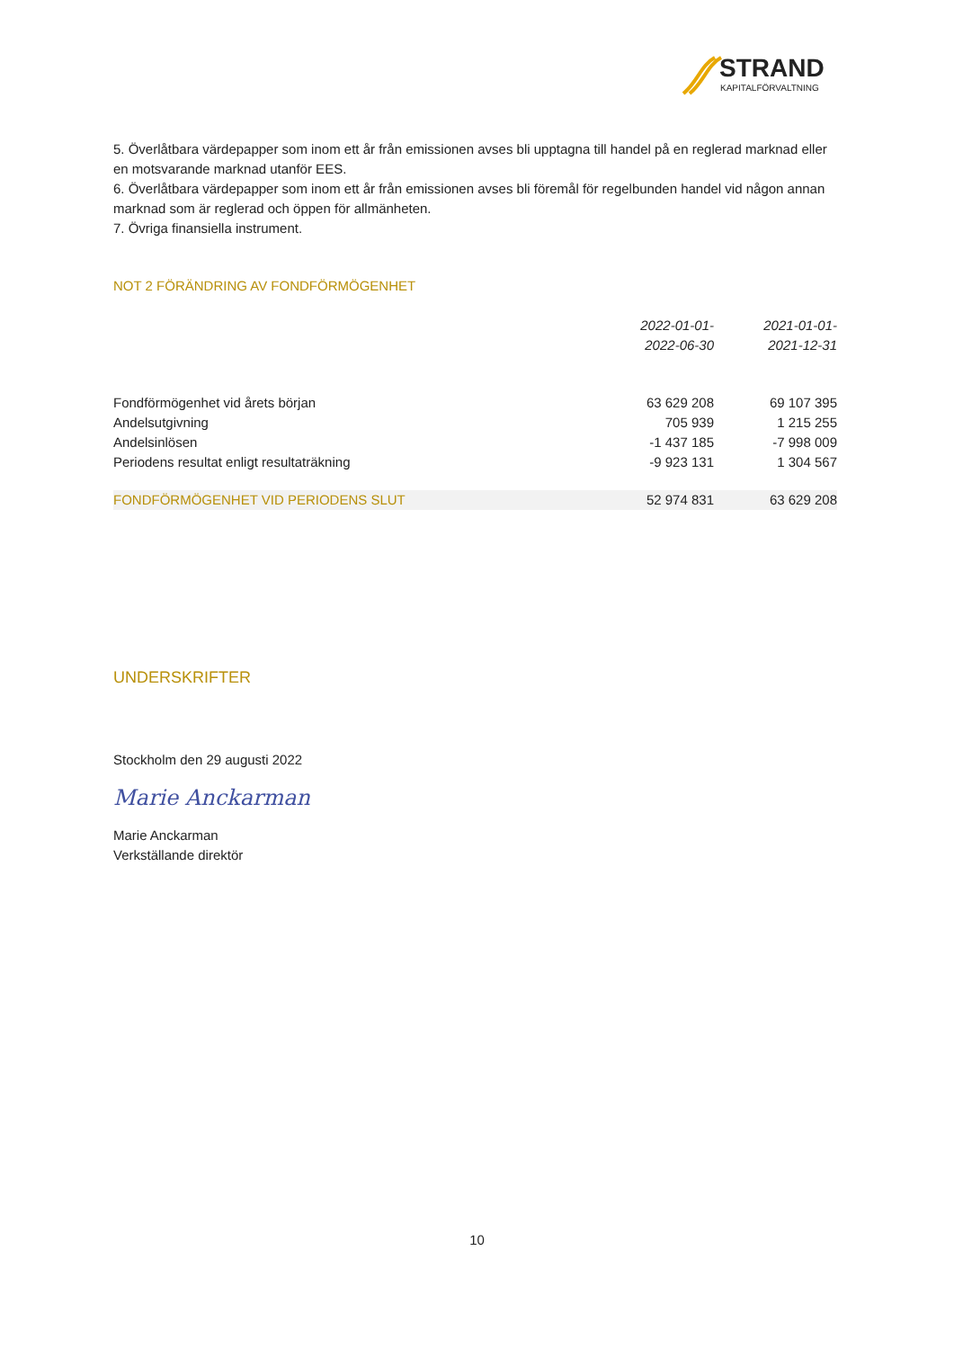STRAND
KAPITALFÖRVALTNING
5. Överlåtbara värdepapper som inom ett år från emissionen avses bli upptagna till handel på en reglerad marknad eller en motsvarande marknad utanför EES.
6. Överlåtbara värdepapper som inom ett år från emissionen avses bli föremål för regelbunden handel vid någon annan marknad som är reglerad och öppen för allmänheten.
7. Övriga finansiella instrument.
NOT 2 FÖRÄNDRING AV FONDFÖRMÖGENHET
| | 2022-01-01- 2022-06-30 | 2021-01-01- 2021-12-31 |
| --- | --- | --- |
| Fondförmögenhet vid årets början | 63 629 208 | 69 107 395 |
| Andelsutgivning | 705 939 | 1 215 255 |
| Andelsinlösen | -1 437 185 | -7 998 009 |
| Periodens resultat enligt resultaträkning | -9 923 131 | 1 304 567 |
| FONDFÖRMÖGENHET VID PERIODENS SLUT | 52 974 831 | 63 629 208 |
UNDERSKRIFTER
Stockholm den 29 augusti 2022
Marie Anckarman
Marie Anckarman
Verkställande direktör
10